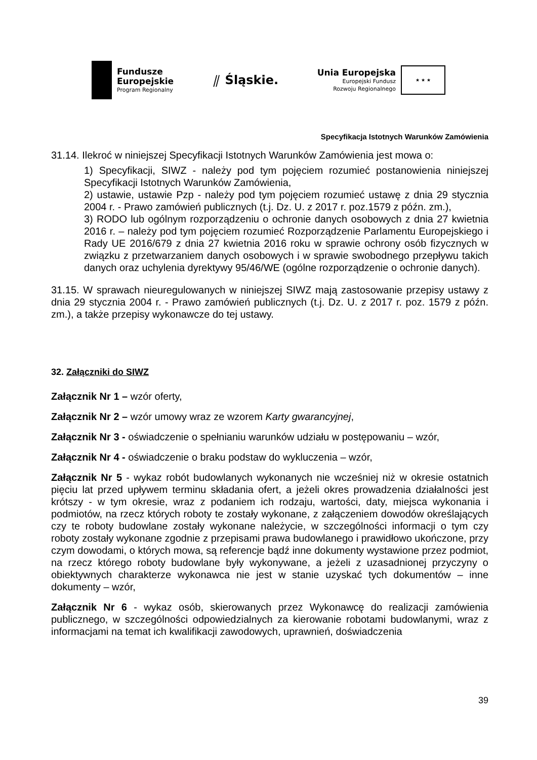Fundusze
Europejskie
Program Regionalny
⫽ Śląskie.
Unia Europejska
Europejski Fundusz
Rozwoju Regionalnego
★ ★ ★
Specyfikacja Istotnych Warunków Zamówienia
31.14. Ilekroć w niniejszej Specyfikacji Istotnych Warunków Zamówienia jest mowa o:
1) Specyfikacji, SIWZ - należy pod tym pojęciem rozumieć postanowienia niniejszej Specyfikacji Istotnych Warunków Zamówienia,
2) ustawie, ustawie Pzp - należy pod tym pojęciem rozumieć ustawę z dnia 29 stycznia 2004 r. - Prawo zamówień publicznych (t.j. Dz. U. z 2017 r. poz.1579 z późn. zm.),
3) RODO lub ogólnym rozporządzeniu o ochronie danych osobowych z dnia 27 kwietnia 2016 r. – należy pod tym pojęciem rozumieć Rozporządzenie Parlamentu Europejskiego i Rady UE 2016/679 z dnia 27 kwietnia 2016 roku w sprawie ochrony osób fizycznych w związku z przetwarzaniem danych osobowych i w sprawie swobodnego przepływu takich danych oraz uchylenia dyrektywy 95/46/WE (ogólne rozporządzenie o ochronie danych).
31.15. W sprawach nieuregulowanych w niniejszej SIWZ mają zastosowanie przepisy ustawy z dnia 29 stycznia 2004 r. - Prawo zamówień publicznych (t.j. Dz. U. z 2017 r. poz. 1579 z późn. zm.), a także przepisy wykonawcze do tej ustawy.
32. Załączniki do SIWZ
Załącznik Nr 1 – wzór oferty,
Załącznik Nr 2 – wzór umowy wraz ze wzorem Karty gwarancyjnej,
Załącznik Nr 3 - oświadczenie o spełnianiu warunków udziału w postępowaniu – wzór,
Załącznik Nr 4 - oświadczenie o braku podstaw do wykluczenia – wzór,
Załącznik Nr 5 - wykaz robót budowlanych wykonanych nie wcześniej niż w okresie ostatnich pięciu lat przed upływem terminu składania ofert, a jeżeli okres prowadzenia działalności jest krótszy - w tym okresie, wraz z podaniem ich rodzaju, wartości, daty, miejsca wykonania i podmiotów, na rzecz których roboty te zostały wykonane, z załączeniem dowodów określających czy te roboty budowlane zostały wykonane należycie, w szczególności informacji o tym czy roboty zostały wykonane zgodnie z przepisami prawa budowlanego i prawidłowo ukończone, przy czym dowodami, o których mowa, są referencje bądź inne dokumenty wystawione przez podmiot, na rzecz którego roboty budowlane były wykonywane, a jeżeli z uzasadnionej przyczyny o obiektywnych charakterze wykonawca nie jest w stanie uzyskać tych dokumentów – inne dokumenty – wzór,
Załącznik Nr 6 - wykaz osób, skierowanych przez Wykonawcę do realizacji zamówienia publicznego, w szczególności odpowiedzialnych za kierowanie robotami budowlanymi, wraz z informacjami na temat ich kwalifikacji zawodowych, uprawnień, doświadczenia
39